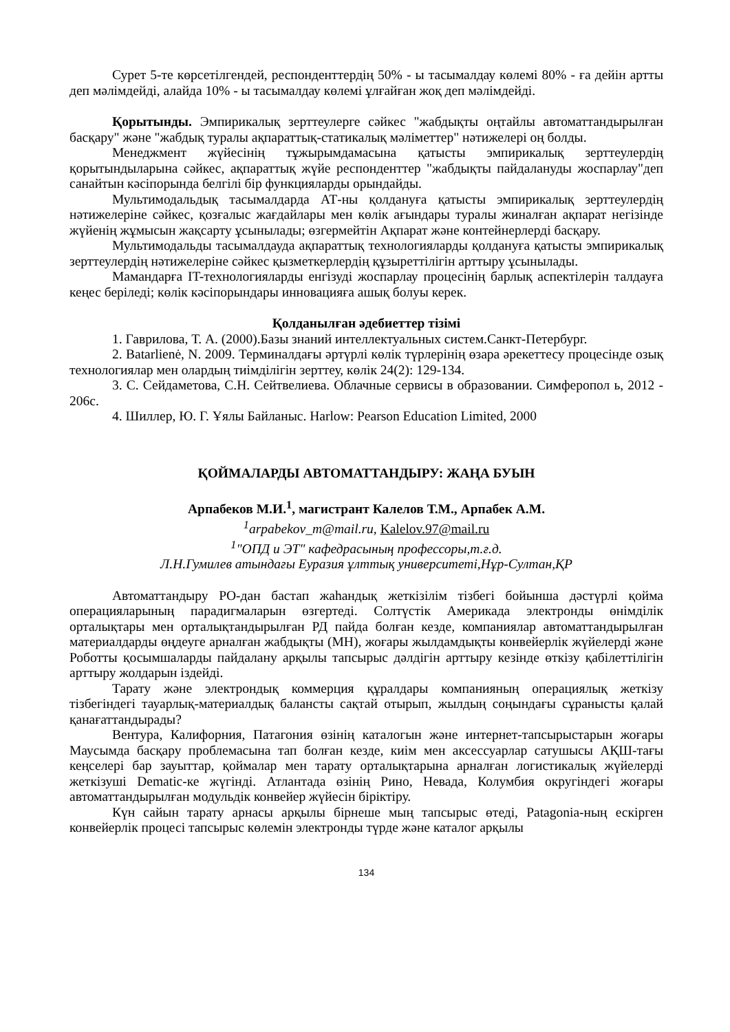Сурет 5-те көрсетілгендей, респонденттердің 50% - ы тасымалдау көлемі 80% - ға дейін артты деп мәлімдейді, алайда 10% - ы тасымалдау көлемі ұлғайған жоқ деп мәлімдейді.
Қорытынды. Эмпирикалық зерттеулерге сәйкес "жабдықты оңтайлы автоматтандырылған басқару" және "жабдық туралы ақпараттық-статикалық мәліметтер" нәтижелері оң болды.
Менеджмент жүйесінің тұжырымдамасына қатысты эмпирикалық зерттеулердің қорытындыларына сәйкес, ақпараттық жүйе респонденттер "жабдықты пайдалануды жоспарлау"деп санайтын кәсіпорында белгілі бір функцияларды орындайды.
Мультимодальдық тасымалдарда АТ-ны қолдануға қатысты эмпирикалық зерттеулердің нәтижелеріне сәйкес, қозғалыс жағдайлары мен көлік ағындары туралы жиналған ақпарат негізінде жүйенің жұмысын жақсарту ұсынылады; өзгермейтін Ақпарат және контейнерлерді басқару.
Мультимодальды тасымалдауда ақпараттық технологияларды қолдануға қатысты эмпирикалық зерттеулердің нәтижелеріне сәйкес қызметкерлердің құзыреттілігін арттыру ұсынылады.
Мамандарға IT-технологияларды енгізуді жоспарлау процесінің барлық аспектілерін талдауға кеңес беріледі; көлік кәсіпорындары инновацияға ашық болуы керек.
Қолданылған әдебиеттер тізімі
1. Гаврилова, Т. А. (2000).Базы знаний интеллектуальных систем.Санкт-Петербург.
2. Batarlienė, N. 2009. Терминалдағы әртүрлі көлік түрлерінің өзара әрекеттесу процесінде озық технологиялар мен олардың тиімділігін зерттеу, көлік 24(2): 129-134.
3. С. Сейдаметова, С.Н. Сейтвелиева. Облачные сервисы в образовании. Симферопол ь, 2012 - 206с.
4. Шиллер, Ю. Г. Ұялы Байланыс. Harlow: Pearson Education Limited, 2000
ҚОЙМАЛАРДЫ АВТОМАТТАНДЫРУ: ЖАҢА БУЫН
Арпабеков М.И.<sup>1</sup>, магистрант Калелов Т.М., Арпабек А.М.
<sup>1</sup> arpabekov_m@mail.ru, Kalelov.97@mail.ru
<sup>1</sup> "ОПД и ЭТ" кафедрасының профессоры,т.ғ.д.
Л.Н.Гумилев атындағы Еуразия ұлттық университеті,Нұр-Султан,ҚР
Автоматтандыру PO-дан бастап жаһандық жеткізілім тізбегі бойынша дәстүрлі қойма операцияларының парадигмаларын өзгертеді. Солтүстік Америкада электронды өнімділік орталықтары мен орталықтандырылған РД пайда болған кезде, компаниялар автоматтандырылған материалдарды өңдеуге арналған жабдықты (МН), жоғары жылдамдықты конвейерлік жүйелерді және Роботты қосымшаларды пайдалану арқылы тапсырыс дәлдігін арттыру кезінде өткізу қабілеттілігін арттыру жолдарын іздейді.
Тарату және электрондық коммерция құралдары компанияның операциялық жеткізу тізбегіндегі тауарлық-материалдық балансты сақтай отырып, жылдың соңындағы сұранысты қалай қанағаттандырады?
Вентура, Калифорния, Патагония өзінің каталогын және интернет-тапсырыстарын жоғары Маусымда басқару проблемасына тап болған кезде, киім мен аксессуарлар сатушысы АҚШ-тағы кеңселері бар зауыттар, қоймалар мен тарату орталықтарына арналған логистикалық жүйелерді жеткізуші Dematic-ке жүгінді. Атлантада өзінің Рино, Невада, Колумбия округіндегі жоғары автоматтандырылған модульдік конвейер жүйесін біріктіру.
Күн сайын тарату арнасы арқылы бірнеше мың тапсырыс өтеді, Patagonia-ның ескірген конвейерлік процесі тапсырыс көлемін электронды түрде және каталог арқылы
134